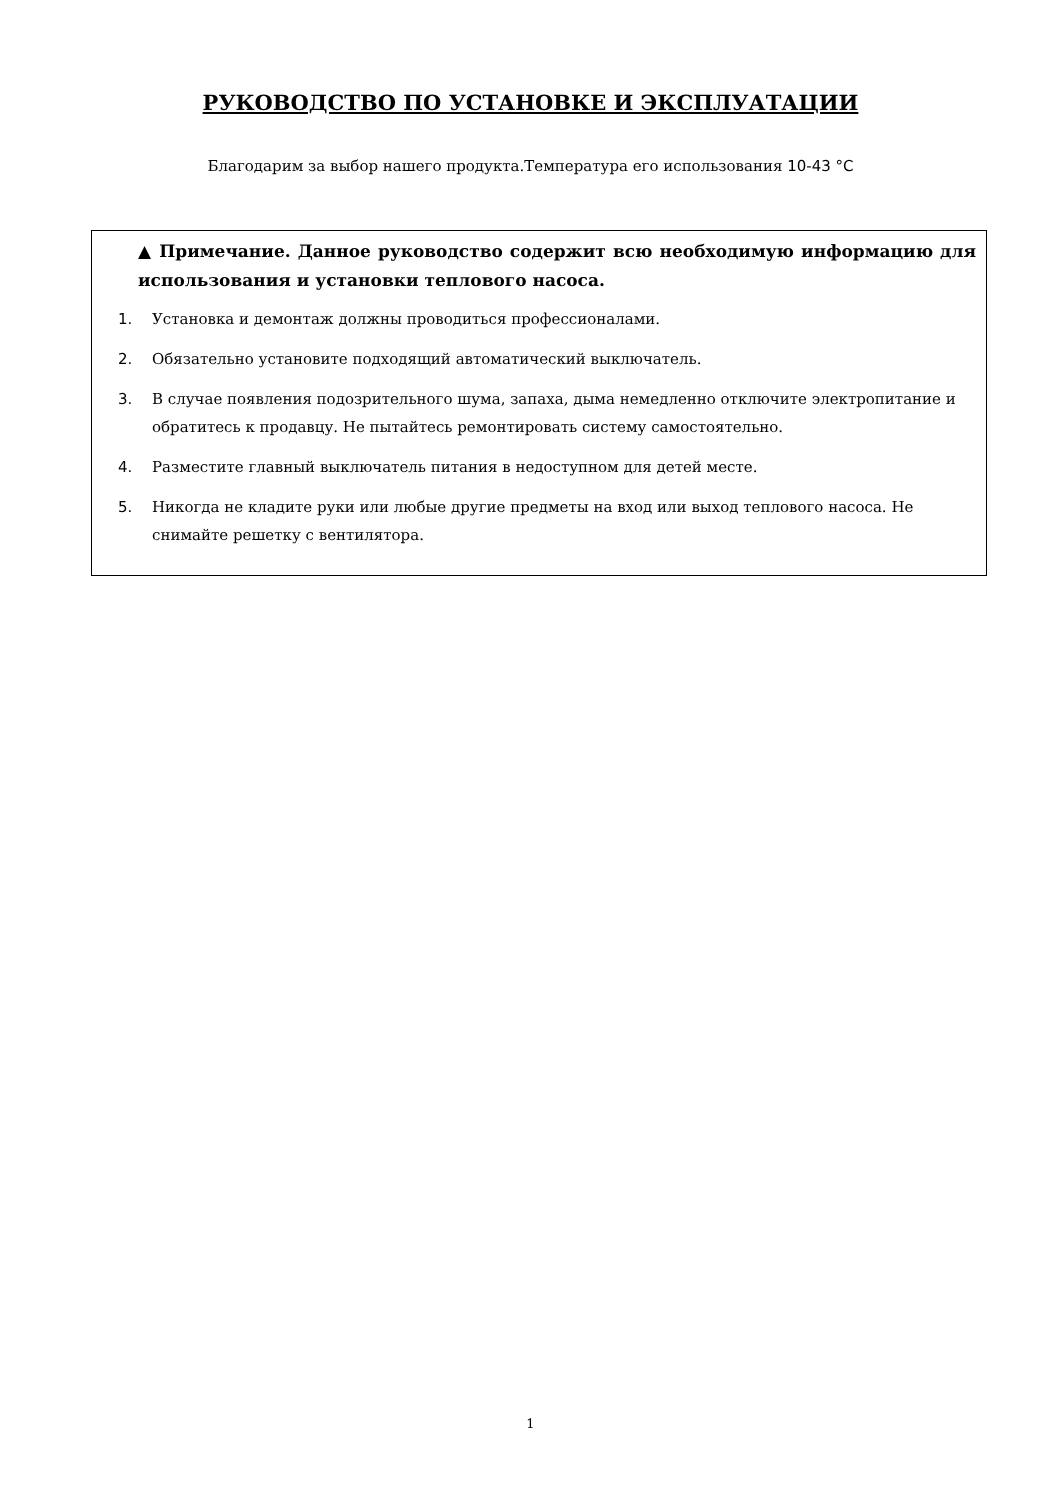РУКОВОДСТВО ПО УСТАНОВКЕ И ЭКСПЛУАТАЦИИ
Благодарим за выбор нашего продукта.Температура его использования 10-43 °C
▲ Примечание. Данное руководство содержит всю необходимую информацию для использования и установки теплового насоса.
1. Установка и демонтаж должны проводиться профессионалами.
2. Обязательно установите подходящий автоматический выключатель.
3. В случае появления подозрительного шума, запаха, дыма немедленно отключите электропитание и обратитесь к продавцу. Не пытайтесь ремонтировать систему самостоятельно.
4. Разместите главный выключатель питания в недоступном для детей месте.
5. Никогда не кладите руки или любые другие предметы на вход или выход теплового насоса. Не снимайте решетку с вентилятора.
1